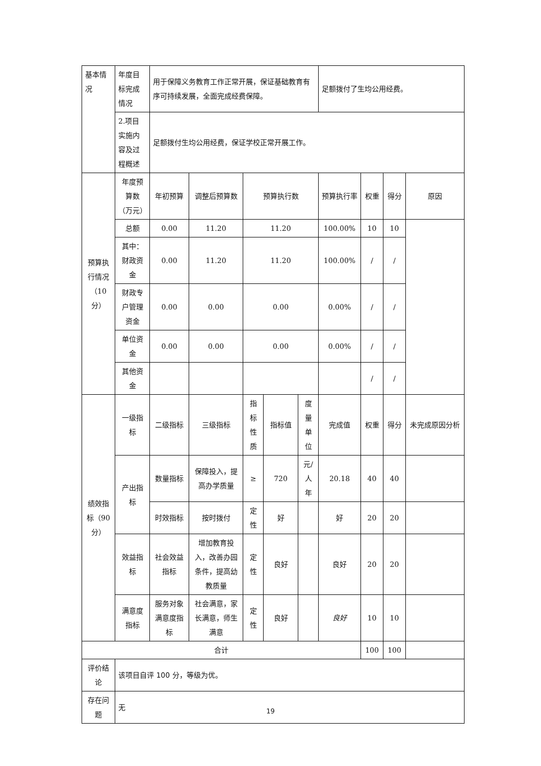| 基本情况 | 年度目标完成情况 | 用于保障义务教育工作正常开展，保证基础教育有序可持续发展，全面完成经费保障。 | | | | | 足额拨付了生均公用经费。 | | | |
| | 2.项目实施内容及过程概述 | 足额拨付生均公用经费，保证学校正常开展工作。 | | | | | | | | |
| 预算执行情况（10分） | 年度预算数（万元） | 年初预算 | 调整后预算数 | 预算执行数 | | | 预算执行率 | 权重 | 得分 | 原因 |
| | 总额 | 0.00 | 11.20 | 11.20 | | | 100.00% | 10 | 10 | |
| | 其中：财政资金 | 0.00 | 11.20 | 11.20 | | | 100.00% | / | / | |
| | 财政专户管理资金 | 0.00 | 0.00 | 0.00 | | | 0.00% | / | / | |
| | 单位资金 | 0.00 | 0.00 | 0.00 | | | 0.00% | / | / | |
| | 其他资金 | | | | | | | / | / | |
| 绩效指标（90分） | 一级指标 | 二级指标 | 三级指标 | 指标性质 | 指标值 | 度量单位 | 完成值 | 权重 | 得分 | 未完成原因分析 |
| | 产出指标 | 数量指标 | 保障投入，提高办学质量 | ≥ | 720 | 元/人年 | 20.18 | 40 | 40 | |
| | | 时效指标 | 按时拨付 | 定性 | 好 | | 好 | 20 | 20 | |
| | 效益指标 | 社会效益指标 | 增加教育投入，改善办园条件，提高幼教质量 | 定性 | 良好 | | 良好 | 20 | 20 | |
| | 满意度指标 | 服务对象满意度指标 | 社会满意，家长满意，师生满意 | 定性 | 良好 | | 良好 | 10 | 10 | |
| 合计 | | | | | | | | 100 | 100 | |
| 评价结论 | 该项目自评 100 分，等级为优。 | | | | | | | | | |
| 存在问题 | 无 | | | | | | | | | |
19